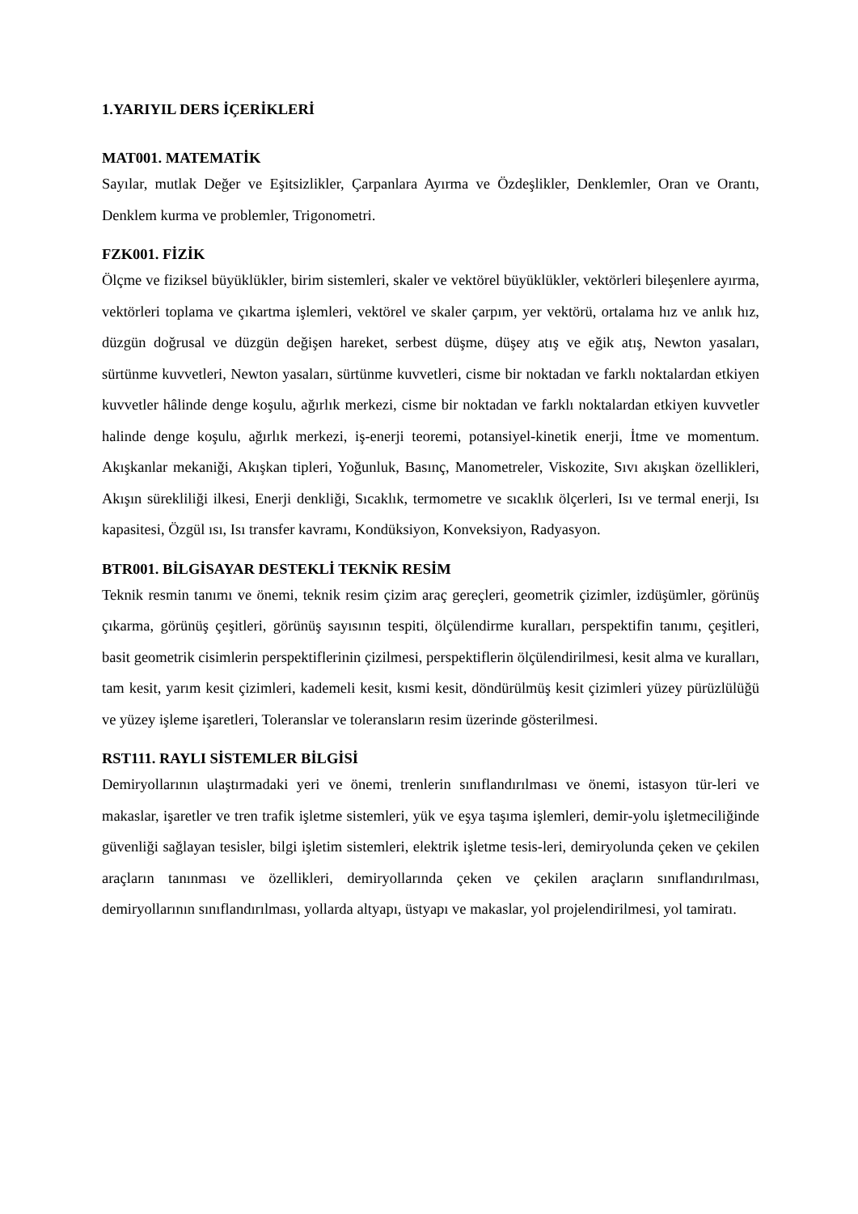1.YARIYIL DERS İÇERİKLERİ
MAT001. MATEMATİK
Sayılar, mutlak Değer ve Eşitsizlikler, Çarpanlara Ayırma ve Özdeşlikler, Denklemler, Oran ve Orantı, Denklem kurma ve problemler, Trigonometri.
FZK001. FİZİK
Ölçme ve fiziksel büyüklükler, birim sistemleri, skaler ve vektörel büyüklükler, vektörleri bileşenlere ayırma, vektörleri toplama ve çıkartma işlemleri, vektörel ve skaler çarpım, yer vektörü, ortalama hız ve anlık hız, düzgün doğrusal ve düzgün değişen hareket, serbest düşme, düşey atış ve eğik atış, Newton yasaları, sürtünme kuvvetleri, Newton yasaları, sürtünme kuvvetleri, cisme bir noktadan ve farklı noktalardan etkiyen kuvvetler hâlinde denge koşulu, ağırlık merkezi, cisme bir noktadan ve farklı noktalardan etkiyen kuvvetler halinde denge koşulu, ağırlık merkezi, iş-enerji teoremi, potansiyel-kinetik enerji, İtme ve momentum. Akışkanlar mekaniği, Akışkan tipleri, Yoğunluk, Basınç, Manometreler, Viskozite, Sıvı akışkan özellikleri, Akışın sürekliliği ilkesi, Enerji denkliği, Sıcaklık, termometre ve sıcaklık ölçerleri, Isı ve termal enerji, Isı kapasitesi, Özgül ısı, Isı transfer kavramı, Kondüksiyon, Konveksiyon, Radyasyon.
BTR001. BİLGİSAYAR DESTEKLİ TEKNİK RESİM
Teknik resmin tanımı ve önemi, teknik resim çizim araç gereçleri, geometrik çizimler, izdüşümler, görünüş çıkarma, görünüş çeşitleri, görünüş sayısının tespiti, ölçülendirme kuralları, perspektifin tanımı, çeşitleri, basit geometrik cisimlerin perspektiflerinin çizilmesi, perspektiflerin ölçülendirilmesi, kesit alma ve kuralları, tam kesit, yarım kesit çizimleri, kademeli kesit, kısmi kesit, döndürülmüş kesit çizimleri yüzey pürüzlülüğü ve yüzey işleme işaretleri, Toleranslar ve toleransların resim üzerinde gösterilmesi.
RST111. RAYLI SİSTEMLER BİLGİSİ
Demiryollarının ulaştırmadaki yeri ve önemi, trenlerin sınıflandırılması ve önemi, istasyon tür-leri ve makaslar, işaretler ve tren trafik işletme sistemleri, yük ve eşya taşıma işlemleri, demir-yolu işletmeciliğinde güvenliği sağlayan tesisler, bilgi işletim sistemleri, elektrik işletme tesis-leri, demiryolunda çeken ve çekilen araçların tanınması ve özellikleri, demiryollarında çeken ve çekilen araçların sınıflandırılması, demiryollarının sınıflandırılması, yollarda altyapı, üstyapı ve makaslar, yol projelendirilmesi, yol tamiratı.